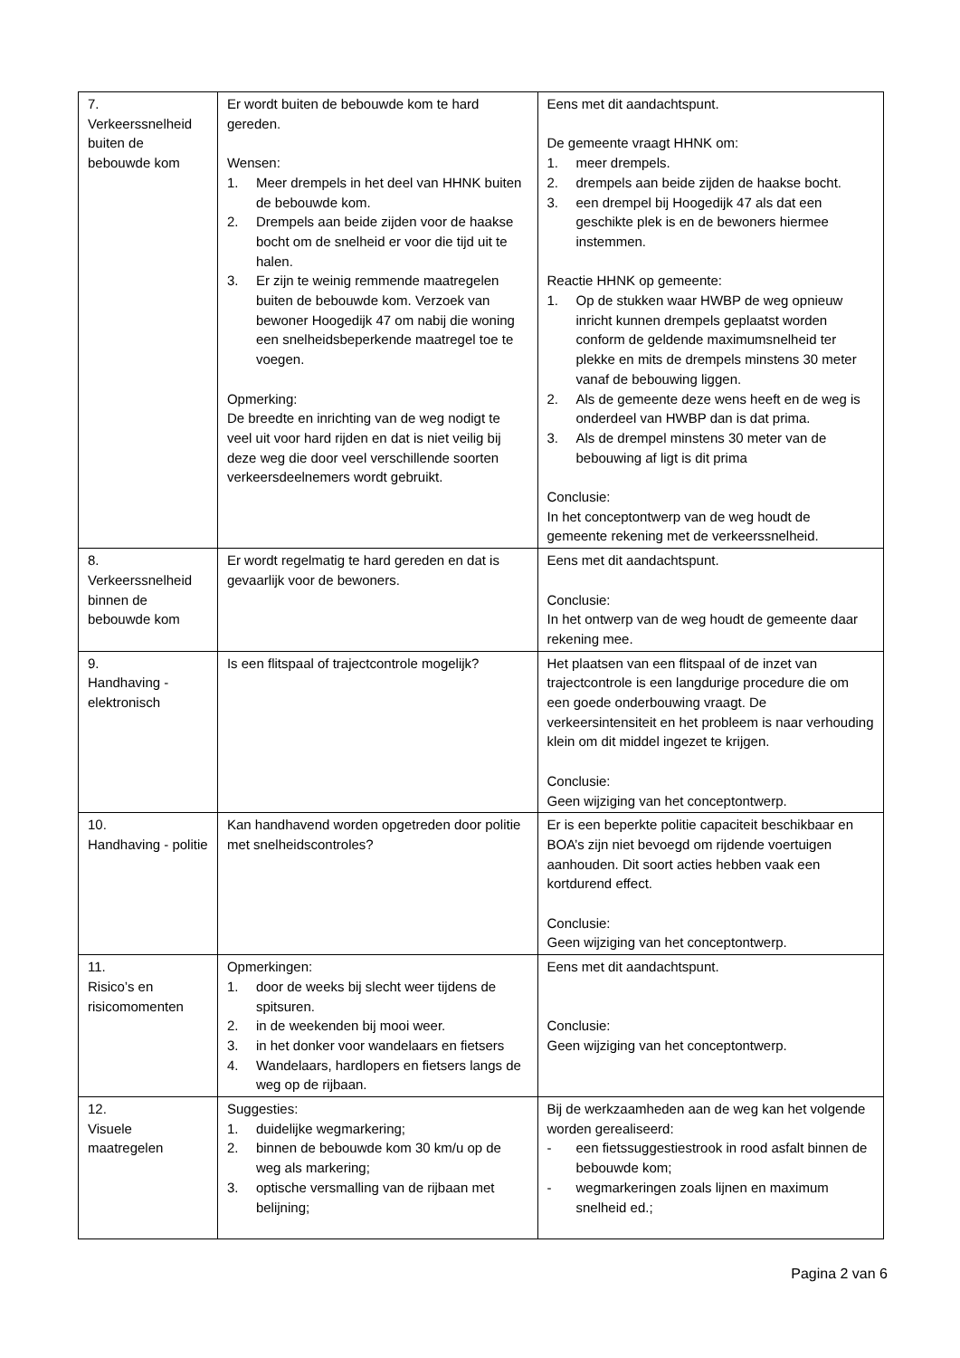| 7. Verkeerssnelheid buiten de bebouwde kom | Er wordt buiten de bebouwde kom te hard gereden. Wensen: 1. Meer drempels in het deel van HHNK buiten de bebouwde kom. 2. Drempels aan beide zijden voor de haakse bocht om de snelheid er voor die tijd uit te halen. 3. Er zijn te weinig remmende maatregelen buiten de bebouwde kom. Verzoek van bewoner Hoogedijk 47 om nabij die woning een snelheidsbeperkende maatregel toe te voegen. Opmerking: De breedte en inrichting van de weg nodigt te veel uit voor hard rijden en dat is niet veilig bij deze weg die door veel verschillende soorten verkeersdeelnemers wordt gebruikt. | Eens met dit aandachtspunt. De gemeente vraagt HHNK om: 1. meer drempels. 2. drempels aan beide zijden de haakse bocht. 3. een drempel bij Hoogedijk 47 als dat een geschikte plek is en de bewoners hiermee instemmen. Reactie HHNK op gemeente: 1. Op de stukken waar HWBP de weg opnieuw inricht kunnen drempels geplaatst worden conform de geldende maximumsnelheid ter plekke en mits de drempels minstens 30 meter vanaf de bebouwing liggen. 2. Als de gemeente deze wens heeft en de weg is onderdeel van HWBP dan is dat prima. 3. Als de drempel minstens 30 meter van de bebouwing af ligt is dit prima Conclusie: In het conceptontwerp van de weg houdt de gemeente rekening met de verkeerssnelheid. |
| 8. Verkeerssnelheid binnen de bebouwde kom | Er wordt regelmatig te hard gereden en dat is gevaarlijk voor de bewoners. | Eens met dit aandachtspunt. Conclusie: In het ontwerp van de weg houdt de gemeente daar rekening mee. |
| 9. Handhaving - elektronisch | Is een flitspaal of trajectcontrole mogelijk? | Het plaatsen van een flitspaal of de inzet van trajectcontrole is een langdurige procedure die om een goede onderbouwing vraagt. De verkeersintensiteit en het probleem is naar verhouding klein om dit middel ingezet te krijgen. Conclusie: Geen wijziging van het conceptontwerp. |
| 10. Handhaving - politie | Kan handhavend worden opgetreden door politie met snelheidscontroles? | Er is een beperkte politie capaciteit beschikbaar en BOA’s zijn niet bevoegd om rijdende voertuigen aanhouden. Dit soort acties hebben vaak een kortdurend effect. Conclusie: Geen wijziging van het conceptontwerp. |
| 11. Risico’s en risicomomenten | Opmerkingen: 1. door de weeks bij slecht weer tijdens de spitsuren. 2. in de weekenden bij mooi weer. 3. in het donker voor wandelaars en fietsers 4. Wandelaars, hardlopers en fietsers langs de weg op de rijbaan. | Eens met dit aandachtspunt. Conclusie: Geen wijziging van het conceptontwerp. |
| 12. Visuele maatregelen | Suggesties: 1. duidelijke wegmarkering; 2. binnen de bebouwde kom 30 km/u op de weg als markering; 3. optische versmalling van de rijbaan met belijning; | Bij de werkzaamheden aan de weg kan het volgende worden gerealiseerd: - een fietssuggestiestrook in rood asfalt binnen de bebouwde kom; - wegmarkeringen zoals lijnen en maximum snelheid ed.; |
Pagina 2 van 6